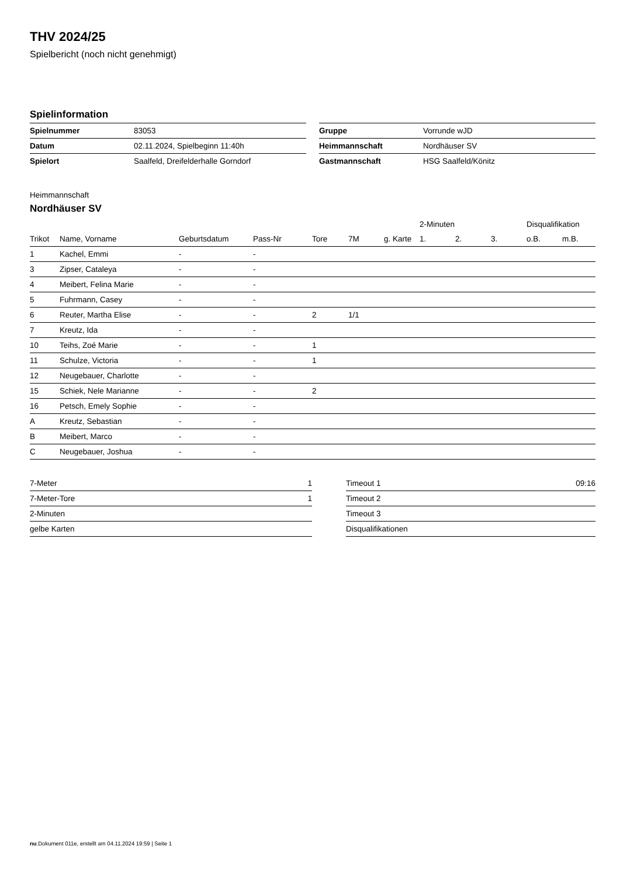THV 2024/25
Spielbericht (noch nicht genehmigt)
Spielinformation
| Spielnummer | 83053 |
| Datum | 02.11.2024, Spielbeginn 11:40h |
| Spielort | Saalfeld, Dreifelderhalle Gorndorf |
| Gruppe | Vorrunde wJD |
| Heimmannschaft | Nordhäuser SV |
| Gastmannschaft | HSG Saalfeld/Könitz |
Heimmannschaft
Nordhäuser SV
| | | | | | | | 2-Minuten | | | Disqualifikation | |
| --- | --- | --- | --- | --- | --- | --- | --- | --- | --- | --- | --- |
| Trikot | Name, Vorname | Geburtsdatum | Pass-Nr | Tore | 7M | g. Karte | 1. | 2. | 3. | o.B. | m.B. |
| 1 | Kachel, Emmi | - | - | | | | | | | | |
| 3 | Zipser, Cataleya | - | - | | | | | | | | |
| 4 | Meibert, Felina Marie | - | - | | | | | | | | |
| 5 | Fuhrmann, Casey | - | - | | | | | | | | |
| 6 | Reuter, Martha Elise | - | - | 2 | 1/1 | | | | | | |
| 7 | Kreutz, Ida | - | - | | | | | | | | |
| 10 | Teihs, Zoé Marie | - | - | 1 | | | | | | | |
| 11 | Schulze, Victoria | - | - | 1 | | | | | | | |
| 12 | Neugebauer, Charlotte | - | - | | | | | | | | |
| 15 | Schiek, Nele Marianne | - | - | 2 | | | | | | | |
| 16 | Petsch, Emely Sophie | - | - | | | | | | | | |
| A | Kreutz, Sebastian | - | - | | | | | | | | |
| B | Meibert, Marco | - | - | | | | | | | | |
| C | Neugebauer, Joshua | - | - | | | | | | | | |
| 7-Meter | 1 |
| 7-Meter-Tore | 1 |
| 2-Minuten | |
| gelbe Karten | |
| Timeout 1 | 09:16 |
| Timeout 2 | |
| Timeout 3 | |
| Disqualifikationen | |
nu.Dokument 011e, erstellt am 04.11.2024 19:59 | Seite 1